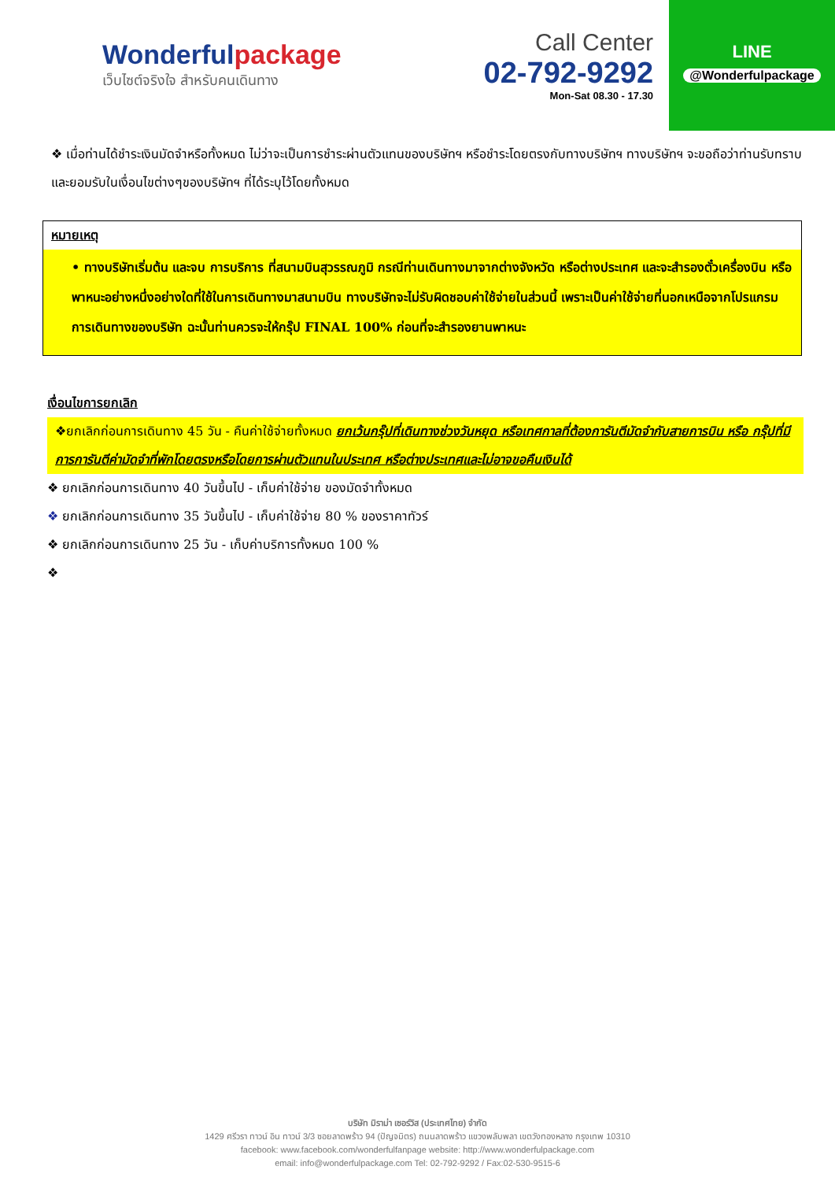Wonderfulpackage
เว็บไซต์จริงใจ สำหรับคนเดินทาง
Call Center
02-792-9292
Mon-Sat 08.30 - 17.30
LINE
@Wonderfulpackage
❖ เมื่อท่านได้ชำระเงินมัดจำหรือทั้งหมด ไม่ว่าจะเป็นการชำระผ่านตัวแทนของบริษัทฯ หรือชำระโดยตรงกับทางบริษัทฯ ทางบริษัทฯ จะขอถือว่าท่านรับทราบและยอมรับในเงื่อนไขต่างๆของบริษัทฯ ที่ได้ระบุไว้โดยทั้งหมด
หมายเหตุ
• ทางบริษัทเริ่มต้น และจบ การบริการ ที่สนามบินสุวรรณภูมิ กรณีท่านเดินทางมาจากต่างจังหวัด หรือต่างประเทศ และจะสำรองตั๋วเครื่องบิน หรือพาหนะอย่างหนึ่งอย่างใดที่ใช้ในการเดินทางมาสนามบิน ทางบริษัทจะไม่รับผิดชอบค่าใช้จ่ายในส่วนนี้ เพราะเป็นค่าใช้จ่ายที่นอกเหนือจากโปรแกรมการเดินทางของบริษัท ฉะนั้นท่านควรจะให้กรุ๊ป FINAL 100% ก่อนที่จะสำรองยานพาหนะ
เงื่อนไขการยกเลิก
❖ยกเลิกก่อนการเดินทาง 45 วัน - คืนค่าใช้จ่ายทั้งหมด ยกเว้นกรุ๊ปที่เดินทางช่วงวันหยุด หรือเทศกาลที่ต้องการันตีมัดจำกับสายการบิน หรือ กรุ๊ปที่มีการการันตีค่ามัดจำที่พักโดยตรงหรือโดยการผ่านตัวแทนในประเทศ หรือต่างประเทศและไม่อาจขอคืนเงินได้
❖ ยกเลิกก่อนการเดินทาง 40 วันขึ้นไป - เก็บค่าใช้จ่าย ของมัดจำทั้งหมด
❖ ยกเลิกก่อนการเดินทาง 35 วันขึ้นไป - เก็บค่าใช้จ่าย 80 % ของราคาทัวร์
❖ ยกเลิกก่อนการเดินทาง 25 วัน - เก็บค่าบริการทั้งหมด 100 %
❖
บริษัท มิราม่า เซอร์วิส (ประเทศไทย) จำกัด
1429 ศรีวรา ทาวน์ อิน ทาวน์ 3/3 ซอยลาดพร้าว 94 (ปัญจมิตร) ถนนลาดพร้าว แขวงพลับพลา เขตวังทองหลาง กรุงเทพ 10310
facebook: www.facebook.com/wonderfulfanpage website: http://www.wonderfulpackage.com
email: info@wonderfulpackage.com Tel: 02-792-9292 / Fax:02-530-9515-6